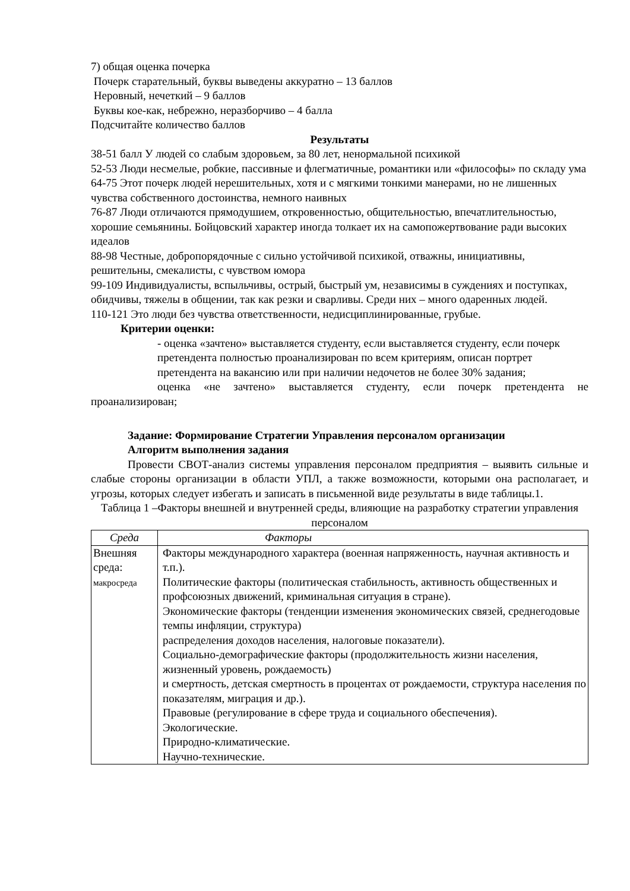7) общая оценка почерка
Почерк старательный, буквы выведены аккуратно – 13 баллов
Неровный, нечеткий – 9 баллов
Буквы кое-как, небрежно, неразборчиво – 4 балла
Подсчитайте количество баллов
Результаты
38-51 балл У людей со слабым здоровьем, за 80 лет, ненормальной психикой
52-53 Люди несмелые, робкие, пассивные и флегматичные, романтики или «философы» по складу ума
64-75 Этот почерк людей нерешительных, хотя и с мягкими тонкими манерами, но не лишенных чувства собственного достоинства, немного наивных
76-87 Люди отличаются прямодушием, откровенностью, общительностью, впечатлительностью, хорошие семьянины. Бойцовский характер иногда толкает их на самопожертвование ради высоких идеалов
88-98 Честные, добропорядочные с сильно устойчивой психикой, отважны, инициативны, решительны, смекалисты, с чувством юмора
99-109 Индивидуалисты, вспыльчивы, острый, быстрый ум, независимы в суждениях и поступках, обидчивы, тяжелы в общении, так как резки и сварливы. Среди них – много одаренных людей.
110-121 Это люди без чувства ответственности, недисциплинированные, грубые.
Критерии оценки:
- оценка «зачтено» выставляется студенту, если выставляется студенту, если почерк претендента полностью проанализирован по всем критериям, описан портрет претендента на вакансию или при наличии недочетов не более 30% задания;
оценка «не зачтено» выставляется студенту, если почерк претендента не проанализирован;
Задание: Формирование Стратегии Управления персоналом организации
Алгоритм выполнения задания
Провести СВОТ-анализ системы управления персоналом предприятия – выявить сильные и слабые стороны организации в области УПЛ, а также возможности, которыми она располагает, и угрозы, которых следует избегать и записать в письменной виде результаты в виде таблицы.1.
Таблица 1 –Факторы внешней и внутренней среды, влияющие на разработку стратегии управления персоналом
| Среда | Факторы |
| --- | --- |
| Внешняя среда: макросреда | Факторы международного характера (военная напряженность, научная активность и т.п.). Политические факторы (политическая стабильность, активность общественных и профсоюзных движений, криминальная ситуация в стране). Экономические факторы (тенденции изменения экономических связей, среднегодовые темпы инфляции, структура) распределения доходов населения, налоговые показатели). Социально-демографические факторы (продолжительность жизни населения, жизненный уровень, рождаемость) и смертность, детская смертность в процентах от рождаемости, структура населения по показателям, миграция и др.). Правовые (регулирование в сфере труда и социального обеспечения). Экологические. Природно-климатические. Научно-технические. |